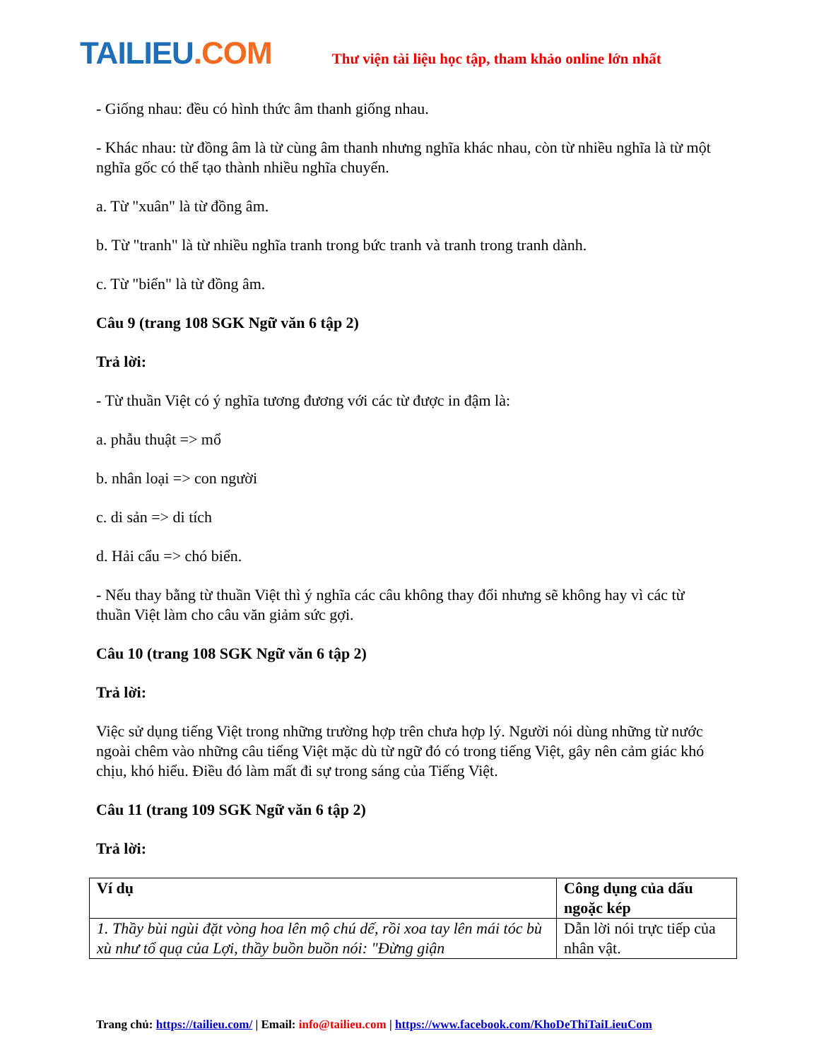TAILIEU.COM
Thư viện tài liệu học tập, tham khảo online lớn nhất
- Giống nhau: đều có hình thức âm thanh giống nhau.
- Khác nhau: từ đồng âm là từ cùng âm thanh nhưng nghĩa khác nhau, còn từ nhiều nghĩa là từ một nghĩa gốc có thể tạo thành nhiều nghĩa chuyển.
a. Từ "xuân" là từ đồng âm.
b. Từ "tranh" là từ nhiều nghĩa tranh trong bức tranh và tranh trong tranh dành.
c. Từ "biển" là từ đồng âm.
Câu 9 (trang 108 SGK Ngữ văn 6 tập 2)
Trả lời:
- Từ thuần Việt có ý nghĩa tương đương với các từ được in đậm là:
a. phẫu thuật => mổ
b. nhân loại => con người
c. di sản => di tích
d. Hải cẩu => chó biển.
- Nếu thay bằng từ thuần Việt thì ý nghĩa các câu không thay đổi nhưng sẽ không hay vì các từ thuần Việt làm cho câu văn giảm sức gợi.
Câu 10 (trang 108 SGK Ngữ văn 6 tập 2)
Trả lời:
Việc sử dụng tiếng Việt trong những trường hợp trên chưa hợp lý. Người nói dùng những từ nước ngoài chêm vào những câu tiếng Việt mặc dù từ ngữ đó có trong tiếng Việt, gây nên cảm giác khó chịu, khó hiểu. Điều đó làm mất đi sự trong sáng của Tiếng Việt.
Câu 11 (trang 109 SGK Ngữ văn 6 tập 2)
Trả lời:
| Ví dụ | Công dụng của dấu ngoặc kép |
| 1. Thầy bùi ngùi đặt vòng hoa lên mộ chú dế, rồi xoa tay lên mái tóc bù xù như tổ quạ của Lợi, thầy buồn buồn nói: "Đừng giận | Dẫn lời nói trực tiếp của nhân vật. |
Trang chủ: https://tailieu.com/ | Email: info@tailieu.com | https://www.facebook.com/KhoDeThiTaiLieuCom